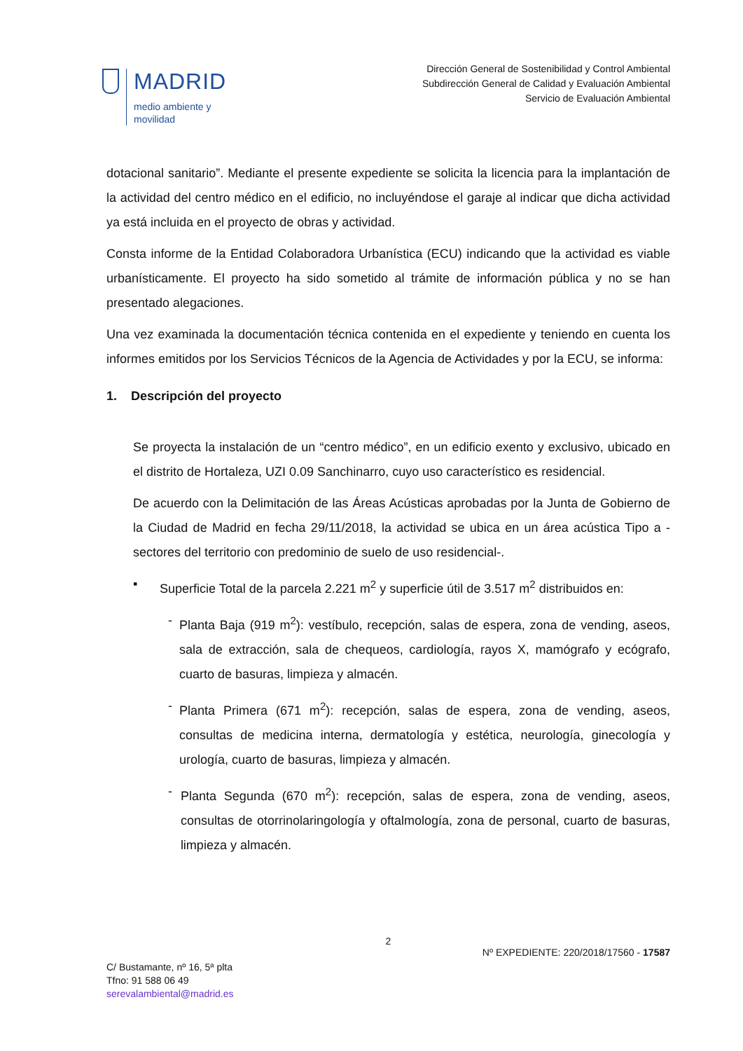MADRID
medio ambiente y
movilidad
Dirección General de Sostenibilidad y Control Ambiental
Subdirección General de Calidad y Evaluación Ambiental
Servicio de Evaluación Ambiental
dotacional sanitario”. Mediante el presente expediente se solicita la licencia para la implantación de la actividad del centro médico en el edificio, no incluyéndose el garaje al indicar que dicha actividad ya está incluida en el proyecto de obras y actividad.
Consta informe de la Entidad Colaboradora Urbanística (ECU) indicando que la actividad es viable urbanísticamente. El proyecto ha sido sometido al trámite de información pública y no se han presentado alegaciones.
Una vez examinada la documentación técnica contenida en el expediente y teniendo en cuenta los informes emitidos por los Servicios Técnicos de la Agencia de Actividades y por la ECU, se informa:
1. Descripción del proyecto
Se proyecta la instalación de un “centro médico”, en un edificio exento y exclusivo, ubicado en el distrito de Hortaleza, UZI 0.09 Sanchinarro, cuyo uso característico es residencial.
De acuerdo con la Delimitación de las Áreas Acústicas aprobadas por la Junta de Gobierno de la Ciudad de Madrid en fecha 29/11/2018, la actividad se ubica en un área acústica Tipo a -sectores del territorio con predominio de suelo de uso residencial-.
▪ Superficie Total de la parcela 2.221 m<sup>2</sup> y superficie útil de 3.517 m<sup>2</sup> distribuidos en:
- Planta Baja (919 m<sup>2</sup>): vestíbulo, recepción, salas de espera, zona de vending, aseos, sala de extracción, sala de chequeos, cardiología, rayos X, mamógrafo y ecógrafo, cuarto de basuras, limpieza y almacén.
- Planta Primera (671 m<sup>2</sup>): recepción, salas de espera, zona de vending, aseos, consultas de medicina interna, dermatología y estética, neurología, ginecología y urología, cuarto de basuras, limpieza y almacén.
- Planta Segunda (670 m<sup>2</sup>): recepción, salas de espera, zona de vending, aseos, consultas de otorrinolaringología y oftalmología, zona de personal, cuarto de basuras, limpieza y almacén.
2
Nº EXPEDIENTE: 220/2018/17560 - 17587
C/ Bustamante, nº 16, 5ª plta
Tfno: 91 588 06 49
serevalambiental@madrid.es